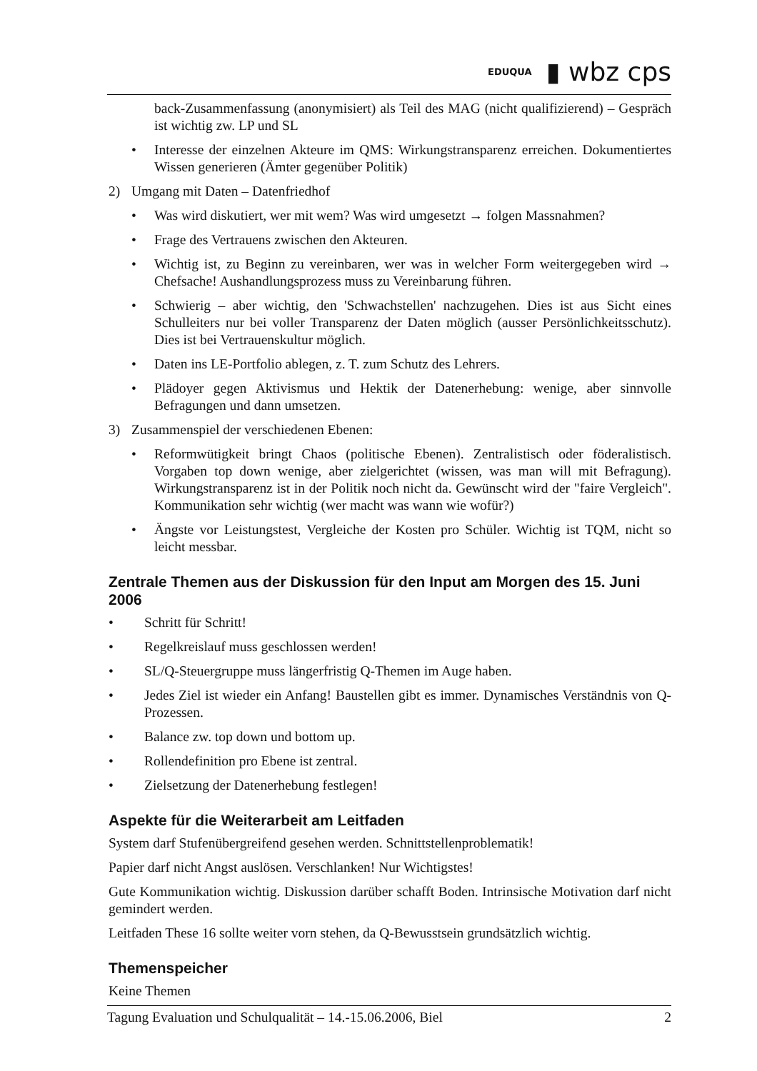EDUQUA ▮ wbz cps
back-Zusammenfassung (anonymisiert) als Teil des MAG (nicht qualifizierend) – Gespräch ist wichtig zw. LP und SL
• Interesse der einzelnen Akteure im QMS: Wirkungstransparenz erreichen. Dokumentiertes Wissen generieren (Ämter gegenüber Politik)
2) Umgang mit Daten – Datenfriedhof
• Was wird diskutiert, wer mit wem? Was wird umgesetzt → folgen Massnahmen?
• Frage des Vertrauens zwischen den Akteuren.
• Wichtig ist, zu Beginn zu vereinbaren, wer was in welcher Form weitergegeben wird → Chefsache! Aushandlungsprozess muss zu Vereinbarung führen.
• Schwierig – aber wichtig, den 'Schwachstellen' nachzugehen. Dies ist aus Sicht eines Schulleiters nur bei voller Transparenz der Daten möglich (ausser Persönlichkeitsschutz). Dies ist bei Vertrauenskultur möglich.
• Daten ins LE-Portfolio ablegen, z. T. zum Schutz des Lehrers.
• Plädoyer gegen Aktivismus und Hektik der Datenerhebung: wenige, aber sinnvolle Befragungen und dann umsetzen.
3) Zusammenspiel der verschiedenen Ebenen:
• Reformwütigkeit bringt Chaos (politische Ebenen). Zentralistisch oder föderalistisch. Vorgaben top down wenige, aber zielgerichtet (wissen, was man will mit Befragung). Wirkungstransparenz ist in der Politik noch nicht da. Gewünscht wird der "faire Vergleich". Kommunikation sehr wichtig (wer macht was wann wie wofür?)
• Ängste vor Leistungstest, Vergleiche der Kosten pro Schüler. Wichtig ist TQM, nicht so leicht messbar.
Zentrale Themen aus der Diskussion für den Input am Morgen des 15. Juni 2006
• Schritt für Schritt!
• Regelkreislauf muss geschlossen werden!
• SL/Q-Steuergruppe muss längerfristig Q-Themen im Auge haben.
• Jedes Ziel ist wieder ein Anfang! Baustellen gibt es immer. Dynamisches Verständnis von Q-Prozessen.
• Balance zw. top down und bottom up.
• Rollendefinition pro Ebene ist zentral.
• Zielsetzung der Datenerhebung festlegen!
Aspekte für die Weiterarbeit am Leitfaden
System darf Stufenübergreifend gesehen werden. Schnittstellenproblematik!
Papier darf nicht Angst auslösen. Verschlanken! Nur Wichtigstes!
Gute Kommunikation wichtig. Diskussion darüber schafft Boden. Intrinsische Motivation darf nicht gemindert werden.
Leitfaden These 16 sollte weiter vorn stehen, da Q-Bewusstsein grundsätzlich wichtig.
Themenspeicher
Keine Themen
Tagung Evaluation und Schulqualität – 14.-15.06.2006, Biel 2